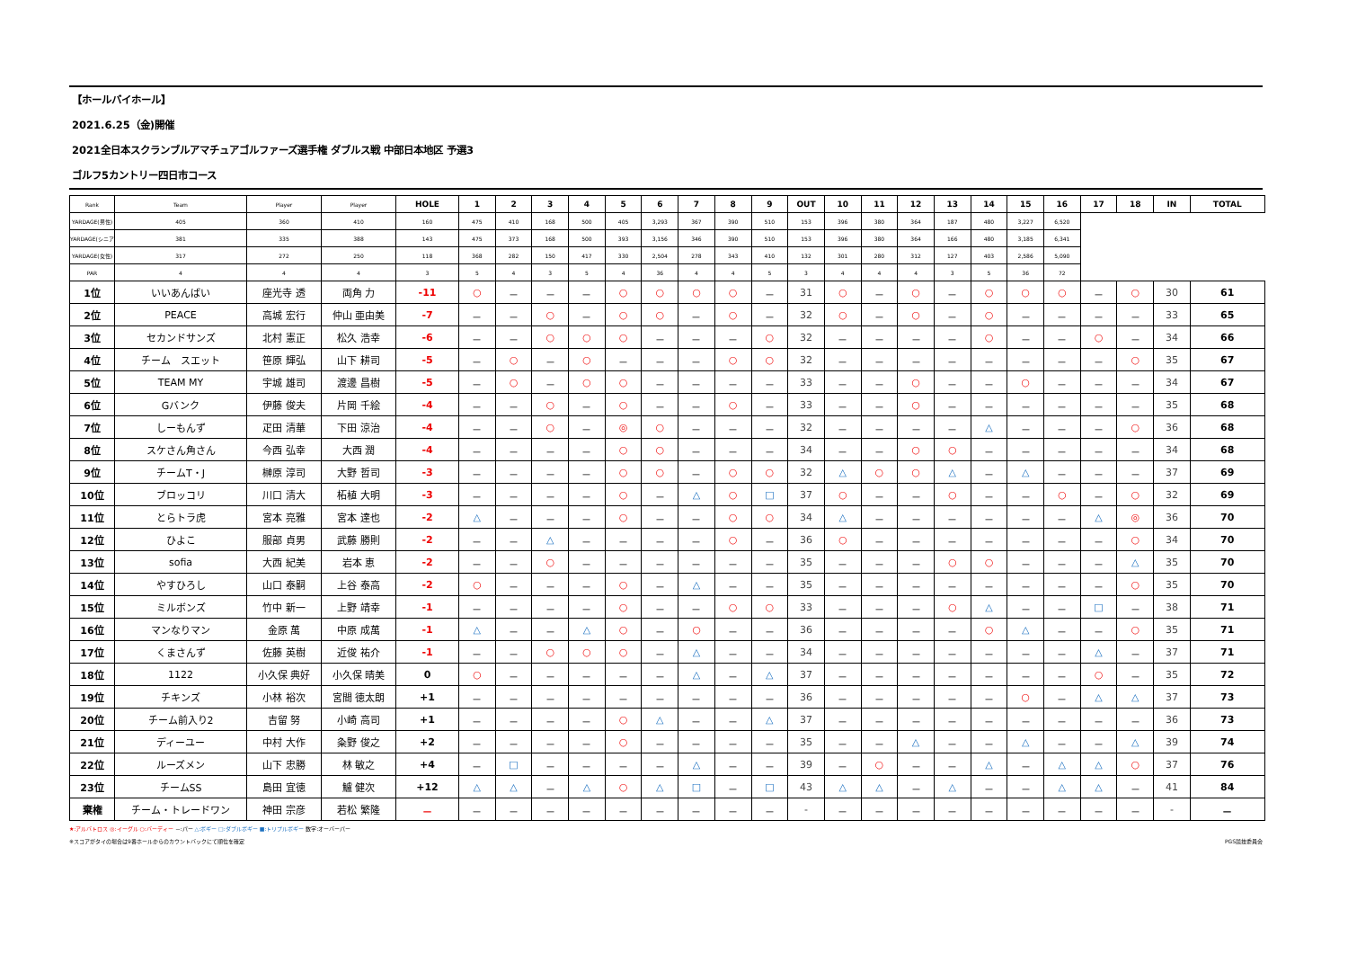【ホールバイホール】
2021.6.25（金)開催
2021全日本スクランブルアマチュアゴルファーズ選手権 ダブルス戦 中部日本地区 予選3
ゴルフ5カントリー四日市コース
| Rank | Team | Player | Player | HOLE | 1 | 2 | 3 | 4 | 5 | 6 | 7 | 8 | 9 | OUT | 10 | 11 | 12 | 13 | 14 | 15 | 16 | 17 | 18 | IN | TOTAL |
| --- | --- | --- | --- | --- | --- | --- | --- | --- | --- | --- | --- | --- | --- | --- | --- | --- | --- | --- | --- | --- | --- | --- | --- | --- | --- |
| | | | | YARDAGE(男性) | 405 | 360 | 410 | 160 | 475 | 410 | 168 | 500 | 405 | 3,293 | 367 | 390 | 510 | 153 | 396 | 380 | 364 | 187 | 480 | 3,227 | 6,520 |
| | | | | YARDAGE(シニア) | 381 | 335 | 388 | 143 | 475 | 373 | 168 | 500 | 393 | 3,156 | 346 | 390 | 510 | 153 | 396 | 380 | 364 | 166 | 480 | 3,185 | 6,341 |
| | | | | YARDAGE(女性) | 317 | 272 | 250 | 118 | 368 | 282 | 150 | 417 | 330 | 2,504 | 278 | 343 | 410 | 132 | 301 | 280 | 312 | 127 | 403 | 2,586 | 5,090 |
| | | | | PAR | 4 | 4 | 4 | 3 | 5 | 4 | 3 | 5 | 4 | 36 | 4 | 4 | 5 | 3 | 4 | 4 | 4 | 3 | 5 | 36 | 72 |
| 1位 | いいあんばい | 座光寺 透 | 両角 力 | -11 | ○ | － | － | － | ○ | ○ | ○ | ○ | － | 31 | ○ | － | ○ | － | ○ | ○ | ○ | － | ○ | 30 | 61 |
| 2位 | PEACE | 高城 宏行 | 仲山 亜由美 | -7 | － | － | ○ | － | ○ | ○ | － | ○ | － | 32 | ○ | － | ○ | － | ○ | － | － | － | － | 33 | 65 |
| 3位 | セカンドサンズ | 北村 憲正 | 松久 浩幸 | -6 | － | － | ○ | ○ | ○ | － | － | － | ○ | 32 | － | － | － | － | ○ | － | － | ○ | － | 34 | 66 |
| 4位 | チーム スエット | 笹原 輝弘 | 山下 耕司 | -5 | － | ○ | － | ○ | － | － | － | ○ | ○ | 32 | － | － | － | － | － | － | － | － | ○ | 35 | 67 |
| 5位 | TEAM MY | 宇城 雄司 | 渡邊 昌樹 | -5 | － | ○ | － | ○ | ○ | － | － | － | － | 33 | － | － | ○ | － | － | ○ | － | － | － | 34 | 67 |
| 6位 | Gバンク | 伊藤 俊夫 | 片岡 千絵 | -4 | － | － | ○ | － | ○ | － | － | ○ | － | 33 | － | － | ○ | － | － | － | － | － | － | 35 | 68 |
| 7位 | しーもんず | 疋田 清華 | 下田 涼治 | -4 | － | － | ○ | － | ◎ | ○ | － | － | － | 32 | － | － | － | － | △ | － | － | － | ○ | 36 | 68 |
| 8位 | スケさん角さん | 今西 弘幸 | 大西 潤 | -4 | － | － | － | － | ○ | ○ | － | － | － | 34 | － | － | ○ | ○ | － | － | － | － | － | 34 | 68 |
| 9位 | チームT・J | 榊原 淳司 | 大野 哲司 | -3 | － | － | － | － | ○ | ○ | － | ○ | ○ | 32 | △ | ○ | ○ | △ | － | △ | － | － | － | 37 | 69 |
| 10位 | ブロッコリ | 川口 清大 | 柘植 大明 | -3 | － | － | － | － | ○ | － | △ | ○ | □ | 37 | ○ | － | － | ○ | － | － | ○ | － | ○ | 32 | 69 |
| 11位 | とらトラ虎 | 宮本 亮雅 | 宮本 達也 | -2 | △ | － | － | － | ○ | － | － | ○ | ○ | 34 | △ | － | － | － | － | － | － | △ | ◎ | 36 | 70 |
| 12位 | ひよこ | 服部 貞男 | 武藤 勝則 | -2 | － | － | △ | － | － | － | － | ○ | － | 36 | ○ | － | － | － | － | － | － | － | ○ | 34 | 70 |
| 13位 | sofia | 大西 紀美 | 岩本 恵 | -2 | － | － | ○ | － | － | － | － | － | － | 35 | － | － | － | ○ | ○ | － | － | － | △ | 35 | 70 |
| 14位 | やすひろし | 山口 泰嗣 | 上谷 泰高 | -2 | ○ | － | － | － | ○ | － | △ | － | － | 35 | － | － | － | － | － | － | － | － | ○ | 35 | 70 |
| 15位 | ミルボンズ | 竹中 新一 | 上野 靖幸 | -1 | － | － | － | － | ○ | － | － | ○ | ○ | 33 | － | － | － | ○ | △ | － | － | □ | － | 38 | 71 |
| 16位 | マンなりマン | 金原 萬 | 中原 成萬 | -1 | △ | － | － | △ | ○ | － | ○ | － | － | 36 | － | － | － | － | ○ | △ | － | － | ○ | 35 | 71 |
| 17位 | くまさんず | 佐藤 英樹 | 近俊 祐介 | -1 | － | － | ○ | ○ | ○ | － | △ | － | － | 34 | － | － | － | － | － | － | － | △ | － | 37 | 71 |
| 18位 | 1122 | 小久保 典好 | 小久保 晴美 | 0 | ○ | － | － | － | － | － | △ | － | △ | 37 | － | － | － | － | － | － | － | ○ | － | 35 | 72 |
| 19位 | チキンズ | 小林 裕次 | 宮間 徳太朗 | +1 | － | － | － | － | － | － | － | － | － | 36 | － | － | － | － | － | ○ | － | △ | △ | 37 | 73 |
| 20位 | チーム前入り2 | 吉留 努 | 小崎 高司 | +1 | － | － | － | － | ○ | △ | － | － | △ | 37 | － | － | － | － | － | － | － | － | － | 36 | 73 |
| 21位 | ディーユー | 中村 大作 | 粂野 俊之 | +2 | － | － | － | － | ○ | － | － | － | － | 35 | － | － | △ | － | － | △ | － | － | △ | 39 | 74 |
| 22位 | ルーズメン | 山下 忠勝 | 林 敏之 | +4 | － | □ | － | － | － | － | △ | － | － | 39 | － | ○ | － | － | △ | － | △ | △ | ○ | 37 | 76 |
| 23位 | チームSS | 島田 宜徳 | 鱸 健次 | +12 | △ | △ | － | △ | ○ | △ | □ | － | □ | 43 | △ | △ | － | △ | － | － | △ | △ | － | 41 | 84 |
| 棄権 | チーム・トレードワン | 神田 宗彦 | 若松 繁隆 | － | － | － | － | － | － | － | － | － | － | - | － | － | － | － | － | － | － | － | － | - | － |
★:アルバトロス ◎:イーグル ○:バーディー －:パー △:ボギー □:ダブルボギー ■:トリプルボギー 数字:オーバーパー
※スコアがタイの場合は9番ホールからのカウントバックにて順位を確定 PGS競技委員会